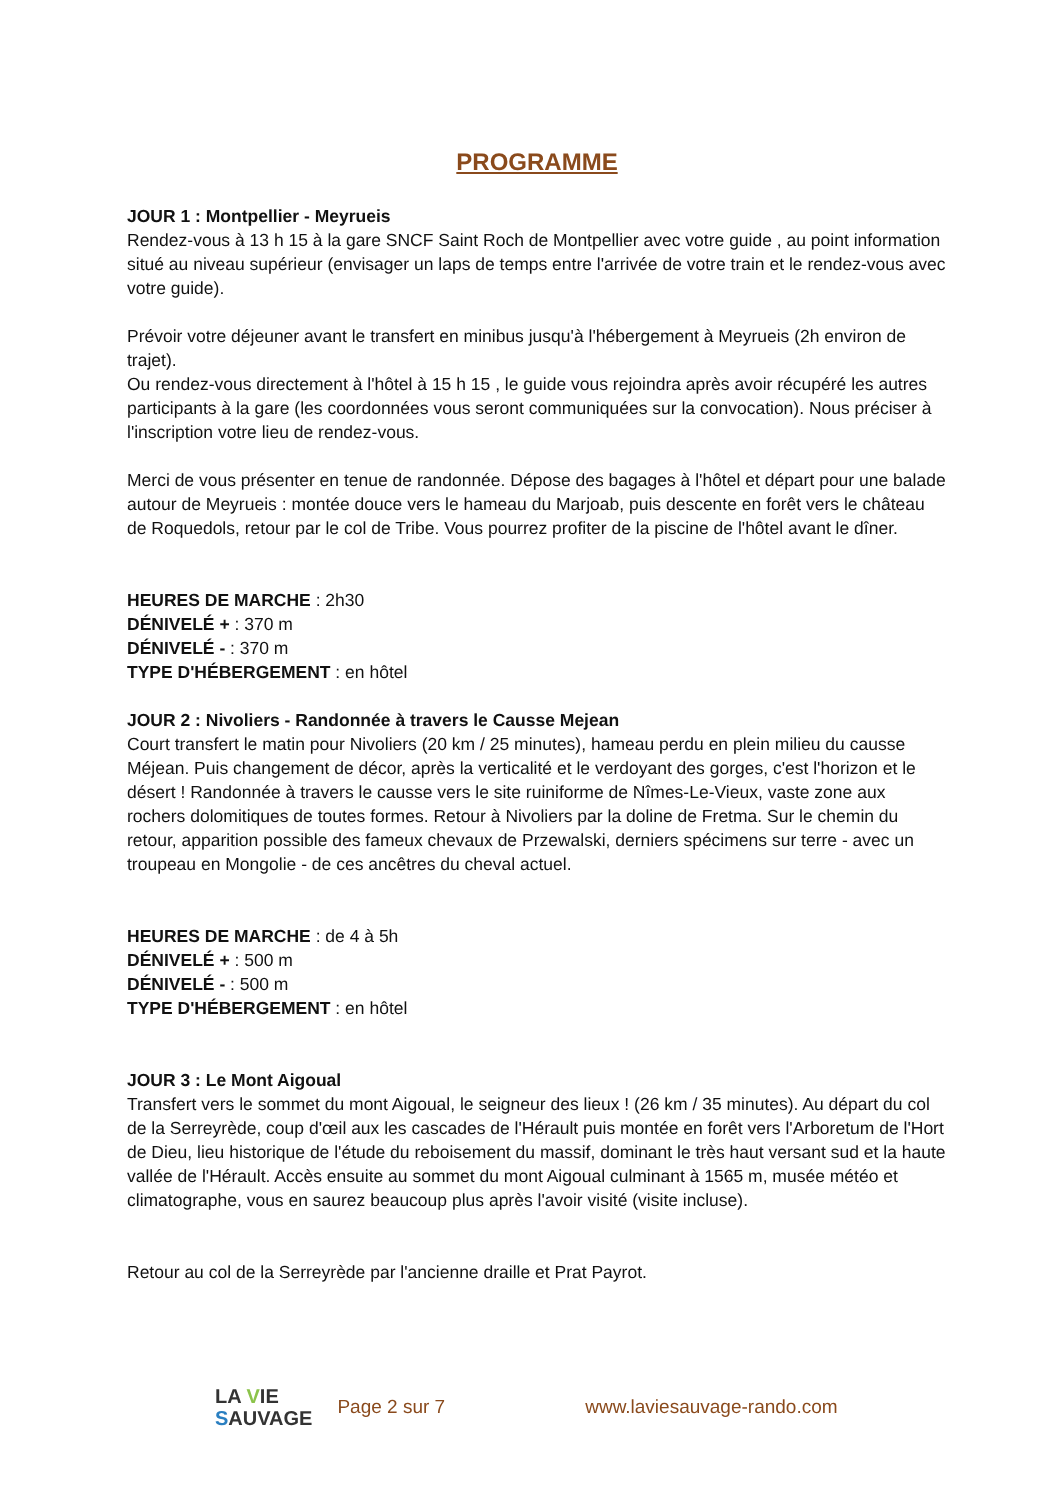PROGRAMME
JOUR 1 : Montpellier - Meyrueis
Rendez-vous à 13 h 15 à la gare SNCF Saint Roch de Montpellier avec votre guide , au point information situé au niveau supérieur (envisager un laps de temps entre l'arrivée de votre train et le rendez-vous avec votre guide).
Prévoir votre déjeuner avant le transfert en minibus jusqu'à l'hébergement à Meyrueis (2h environ de trajet).
Ou rendez-vous directement à l'hôtel à 15 h 15 , le guide vous rejoindra après avoir récupéré les autres participants à la gare (les coordonnées vous seront communiquées sur la convocation). Nous préciser à l'inscription votre lieu de rendez-vous.
Merci de vous présenter en tenue de randonnée. Dépose des bagages à l'hôtel et départ pour une balade autour de Meyrueis : montée douce vers le hameau du Marjoab, puis descente en forêt vers le château de Roquedols, retour par le col de Tribe. Vous pourrez profiter de la piscine de l'hôtel avant le dîner.
HEURES DE MARCHE : 2h30
DÉNIVELÉ + : 370 m
DÉNIVELÉ - : 370 m
TYPE D'HÉBERGEMENT : en hôtel
JOUR 2 : Nivoliers - Randonnée à travers le Causse Mejean
Court transfert le matin pour Nivoliers (20 km / 25 minutes), hameau perdu en plein milieu du causse Méjean. Puis changement de décor, après la verticalité et le verdoyant des gorges, c'est l'horizon et le désert ! Randonnée à travers le causse vers le site ruiniforme de Nîmes-Le-Vieux, vaste zone aux rochers dolomitiques de toutes formes. Retour à Nivoliers par la doline de Fretma. Sur le chemin du retour, apparition possible des fameux chevaux de Przewalski, derniers spécimens sur terre - avec un troupeau en Mongolie - de ces ancêtres du cheval actuel.
HEURES DE MARCHE : de 4 à 5h
DÉNIVELÉ + : 500 m
DÉNIVELÉ - : 500 m
TYPE D'HÉBERGEMENT : en hôtel
JOUR 3 : Le Mont Aigoual
Transfert vers le sommet du mont Aigoual, le seigneur des lieux ! (26 km / 35 minutes). Au départ du col de la Serreyrède, coup d'œil aux les cascades de l'Hérault puis montée en forêt vers l'Arboretum de l'Hort de Dieu, lieu historique de l'étude du reboisement du massif, dominant le très haut versant sud et la haute vallée de l'Hérault. Accès ensuite au sommet du mont Aigoual culminant à 1565 m, musée météo et climatographe, vous en saurez beaucoup plus après l'avoir visité (visite incluse).
Retour au col de la Serreyrède par l'ancienne draille et Prat Payrot.
LA VIE
SAUVAGE
Page 2 sur 7 www.laviesauvage-rando.com